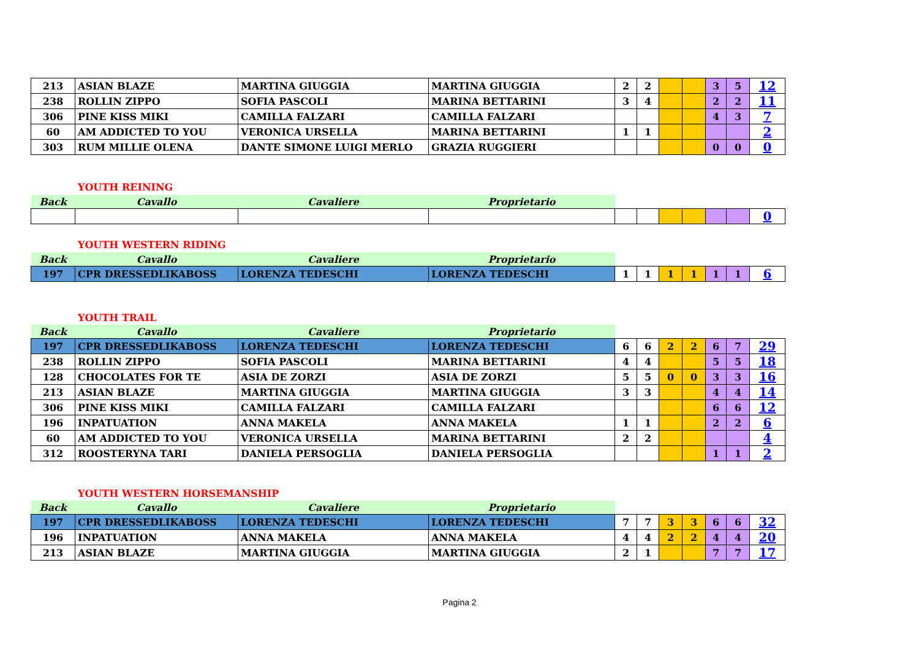| 213 | ASIAN BLAZE | MARTINA GIUGGIA | MARTINA GIUGGIA | 2 | 2 | | | 3 | 5 | 12 |
| 238 | ROLLIN ZIPPO | SOFIA PASCOLI | MARINA BETTARINI | 3 | 4 | | | 2 | 2 | 11 |
| 306 | PINE KISS MIKI | CAMILLA FALZARI | CAMILLA FALZARI | | | | | 4 | 3 | 7 |
| 60 | AM ADDICTED TO YOU | VERONICA URSELLA | MARINA BETTARINI | 1 | 1 | | | | | 2 |
| 303 | RUM MILLIE OLENA | DANTE SIMONE LUIGI MERLO | GRAZIA RUGGIERI | | | | | 0 | 0 | 0 |
YOUTH REINING
| Back | Cavallo | Cavaliere | Proprietario | | | | | | | |
| | | | | | | | | | | 0 |
YOUTH WESTERN RIDING
| Back | Cavallo | Cavaliere | Proprietario | | | | | | | |
| 197 | CPR DRESSEDLIKABOSS | LORENZA TEDESCHI | LORENZA TEDESCHI | 1 | 1 | 1 | 1 | 1 | 1 | 6 |
YOUTH TRAIL
| Back | Cavallo | Cavaliere | Proprietario | | | | | | | |
| 197 | CPR DRESSEDLIKABOSS | LORENZA TEDESCHI | LORENZA TEDESCHI | 6 | 6 | 2 | 2 | 6 | 7 | 29 |
| 238 | ROLLIN ZIPPO | SOFIA PASCOLI | MARINA BETTARINI | 4 | 4 | | | 5 | 5 | 18 |
| 128 | CHOCOLATES FOR TE | ASIA DE ZORZI | ASIA DE ZORZI | 5 | 5 | 0 | 0 | 3 | 3 | 16 |
| 213 | ASIAN BLAZE | MARTINA GIUGGIA | MARTINA GIUGGIA | 3 | 3 | | | 4 | 4 | 14 |
| 306 | PINE KISS MIKI | CAMILLA FALZARI | CAMILLA FALZARI | | | | | 6 | 6 | 12 |
| 196 | INPATUATION | ANNA MAKELA | ANNA MAKELA | 1 | 1 | | | 2 | 2 | 6 |
| 60 | AM ADDICTED TO YOU | VERONICA URSELLA | MARINA BETTARINI | 2 | 2 | | | | | 4 |
| 312 | ROOSTERYNA TARI | DANIELA PERSOGLIA | DANIELA PERSOGLIA | | | | | 1 | 1 | 2 |
YOUTH WESTERN HORSEMANSHIP
| Back | Cavallo | Cavaliere | Proprietario | | | | | | | |
| 197 | CPR DRESSEDLIKABOSS | LORENZA TEDESCHI | LORENZA TEDESCHI | 7 | 7 | 3 | 3 | 6 | 6 | 32 |
| 196 | INPATUATION | ANNA MAKELA | ANNA MAKELA | 4 | 4 | 2 | 2 | 4 | 4 | 20 |
| 213 | ASIAN BLAZE | MARTINA GIUGGIA | MARTINA GIUGGIA | 2 | 1 | | | 7 | 7 | 17 |
Pagina 2